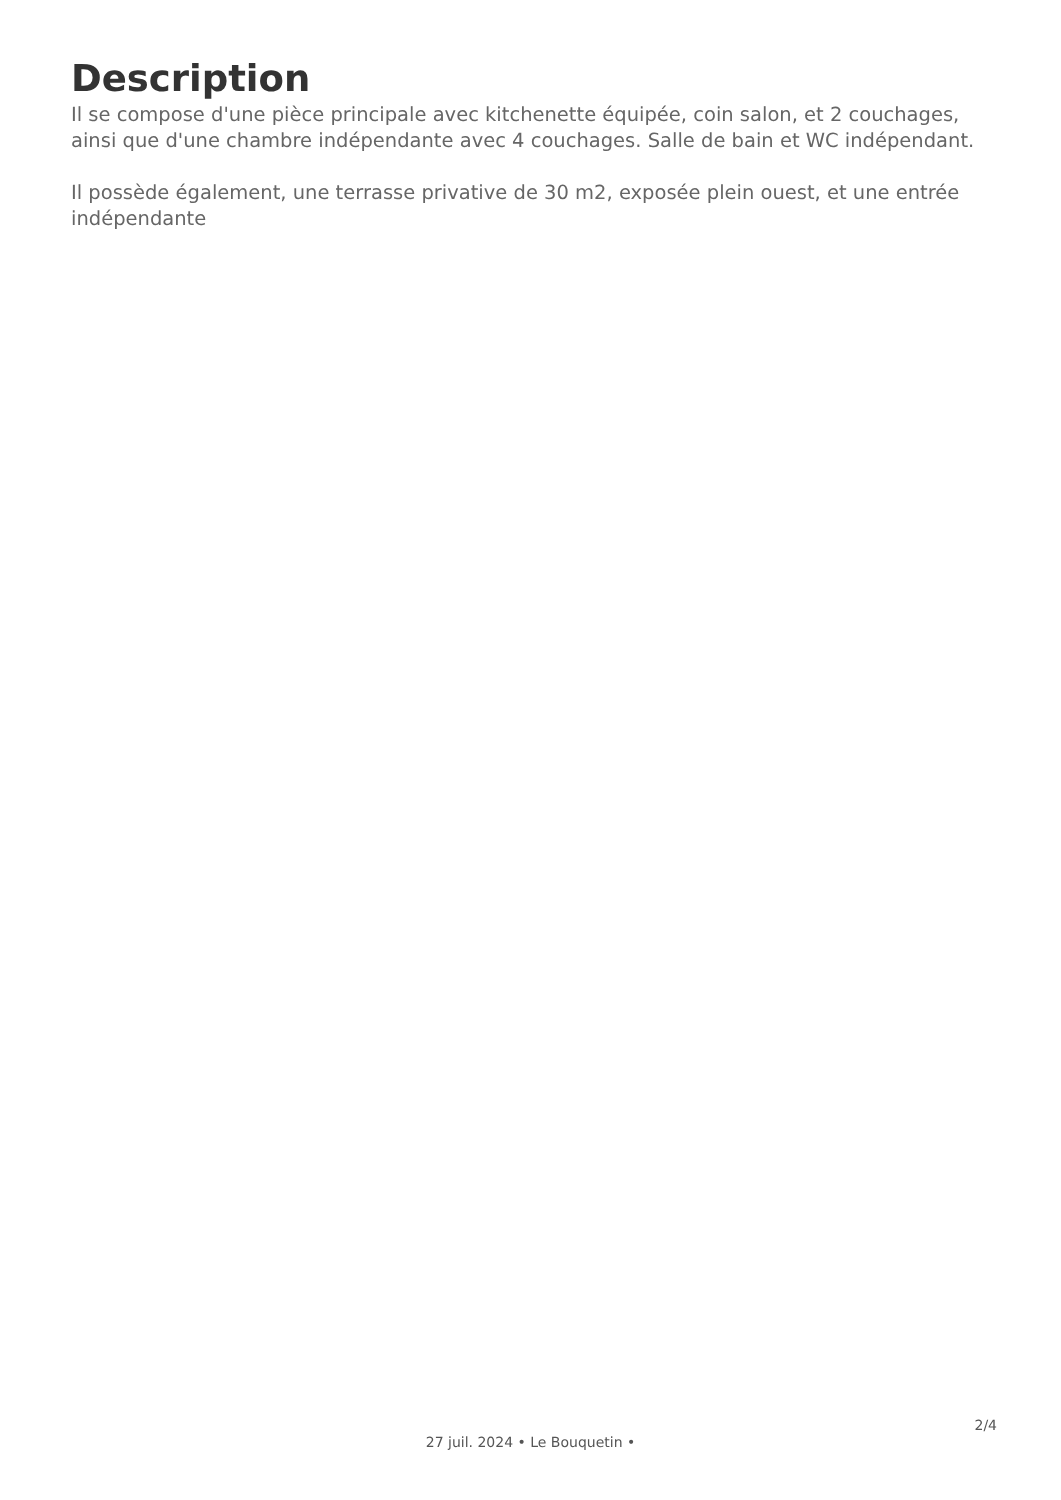Description
Il se compose d'une pièce principale avec kitchenette équipée, coin salon, et 2 couchages, ainsi que d'une chambre indépendante avec 4 couchages. Salle de bain et WC indépendant.
Il possède également, une terrasse privative de 30 m2, exposée plein ouest, et une entrée indépendante
2/4
27 juil. 2024 • Le Bouquetin •